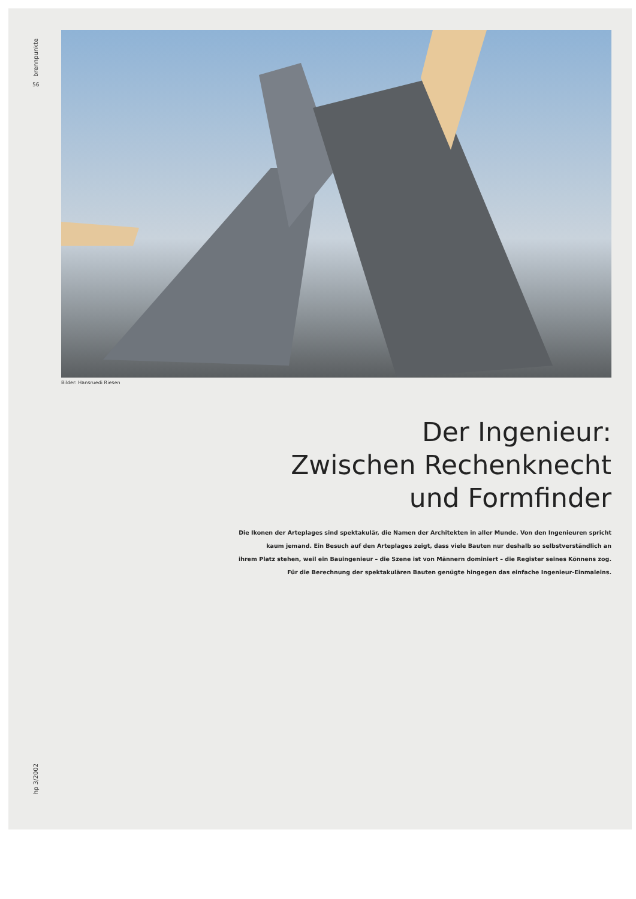brennpunkte
56
Bilder: Hansruedi Riesen
Der Ingenieur:
Zwischen Rechenknecht
und Formfinder
Die Ikonen der Arteplages sind spektakulär, die Namen der Architekten in aller Munde. Von den Ingenieuren spricht
kaum jemand. Ein Besuch auf den Arteplages zeigt, dass viele Bauten nur deshalb so selbstverständlich an
ihrem Platz stehen, weil ein Bauingenieur – die Szene ist von Männern dominiert – die Register seines Könnens zog.
Für die Berechnung der spektakulären Bauten genügte hingegen das einfache Ingenieur-Einmaleins.
hp 3/2002